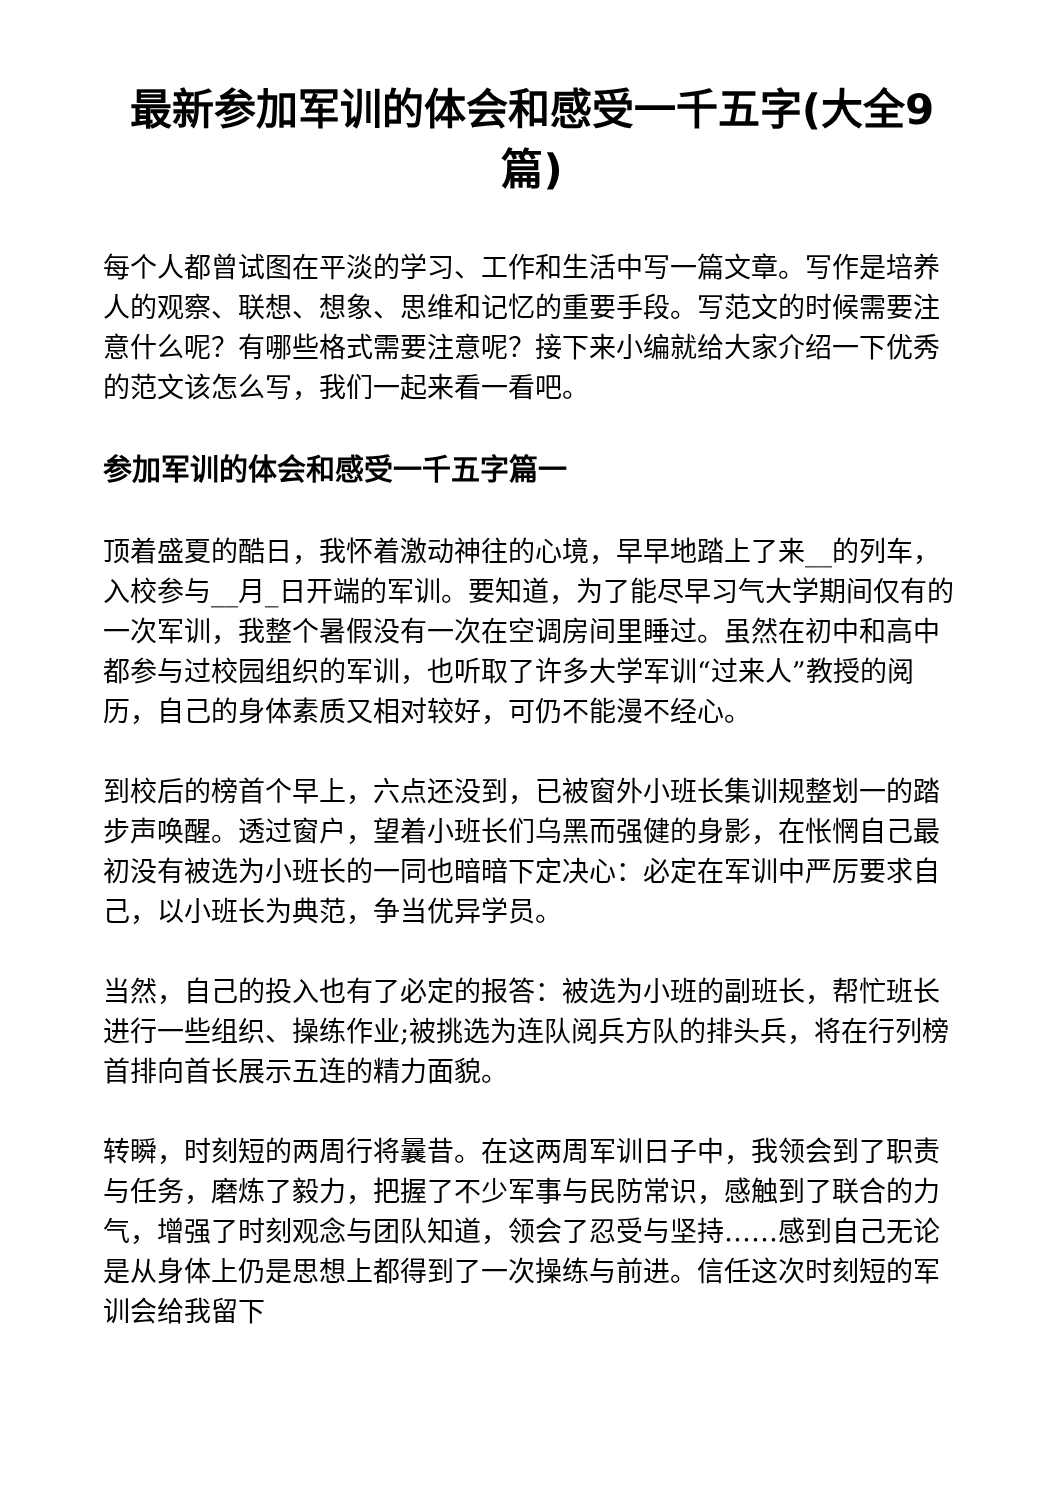最新参加军训的体会和感受一千五字(大全9篇)
每个人都曾试图在平淡的学习、工作和生活中写一篇文章。写作是培养人的观察、联想、想象、思维和记忆的重要手段。写范文的时候需要注意什么呢？有哪些格式需要注意呢？接下来小编就给大家介绍一下优秀的范文该怎么写，我们一起来看一看吧。
参加军训的体会和感受一千五字篇一
顶着盛夏的酷日，我怀着激动神往的心境，早早地踏上了来__的列车，入校参与__月_日开端的军训。要知道，为了能尽早习气大学期间仅有的一次军训，我整个暑假没有一次在空调房间里睡过。虽然在初中和高中都参与过校园组织的军训，也听取了许多大学军训“过来人”教授的阅历，自己的身体素质又相对较好，可仍不能漫不经心。
到校后的榜首个早上，六点还没到，已被窗外小班长集训规整划一的踏步声唤醒。透过窗户，望着小班长们乌黑而强健的身影，在怅惘自己最初没有被选为小班长的一同也暗暗下定决心：必定在军训中严厉要求自己，以小班长为典范，争当优异学员。
当然，自己的投入也有了必定的报答：被选为小班的副班长，帮忙班长进行一些组织、操练作业;被挑选为连队阅兵方队的排头兵，将在行列榜首排向首长展示五连的精力面貌。
转瞬，时刻短的两周行将曩昔。在这两周军训日子中，我领会到了职责与任务，磨炼了毅力，把握了不少军事与民防常识，感触到了联合的力气，增强了时刻观念与团队知道，领会了忍受与坚持……感到自己无论是从身体上仍是思想上都得到了一次操练与前进。信任这次时刻短的军训会给我留下